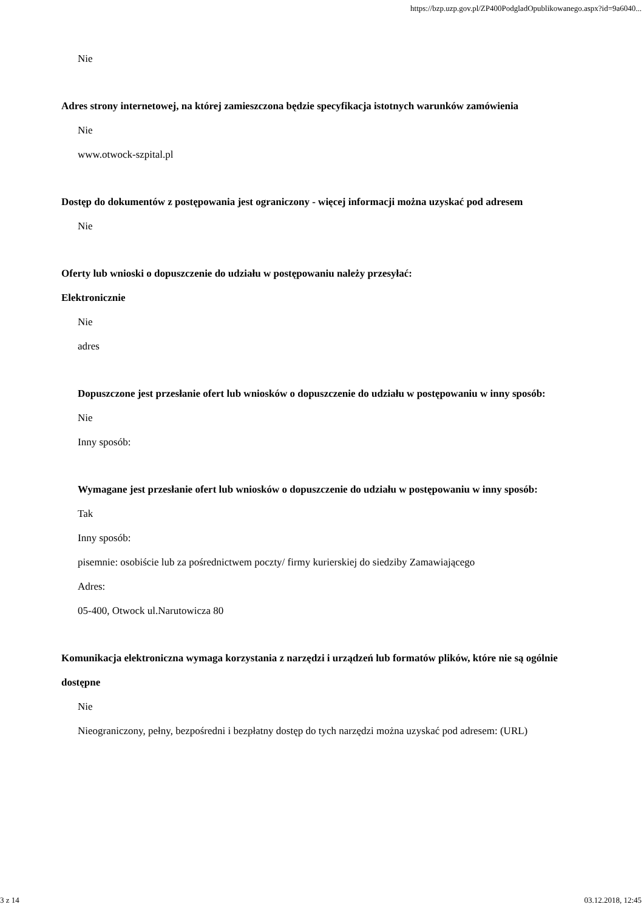https://bzp.uzp.gov.pl/ZP400PodgladOpublikowanego.aspx?id=9a6040...
Nie
Adres strony internetowej, na której zamieszczona będzie specyfikacja istotnych warunków zamówienia
Nie
www.otwock-szpital.pl
Dostęp do dokumentów z postępowania jest ograniczony - więcej informacji można uzyskać pod adresem
Nie
Oferty lub wnioski o dopuszczenie do udziału w postępowaniu należy przesyłać:
Elektronicznie
Nie
adres
Dopuszczone jest przesłanie ofert lub wniosków o dopuszczenie do udziału w postępowaniu w inny sposób:
Nie
Inny sposób:
Wymagane jest przesłanie ofert lub wniosków o dopuszczenie do udziału w postępowaniu w inny sposób:
Tak
Inny sposób:
pisemnie: osobiście lub za pośrednictwem poczty/ firmy kurierskiej do siedziby Zamawiającego
Adres:
05-400, Otwock ul.Narutowicza 80
Komunikacja elektroniczna wymaga korzystania z narzędzi i urządzeń lub formatów plików, które nie są ogólnie dostępne
Nie
Nieograniczony, pełny, bezpośredni i bezpłatny dostęp do tych narzędzi można uzyskać pod adresem: (URL)
3 z 14 03.12.2018, 12:45